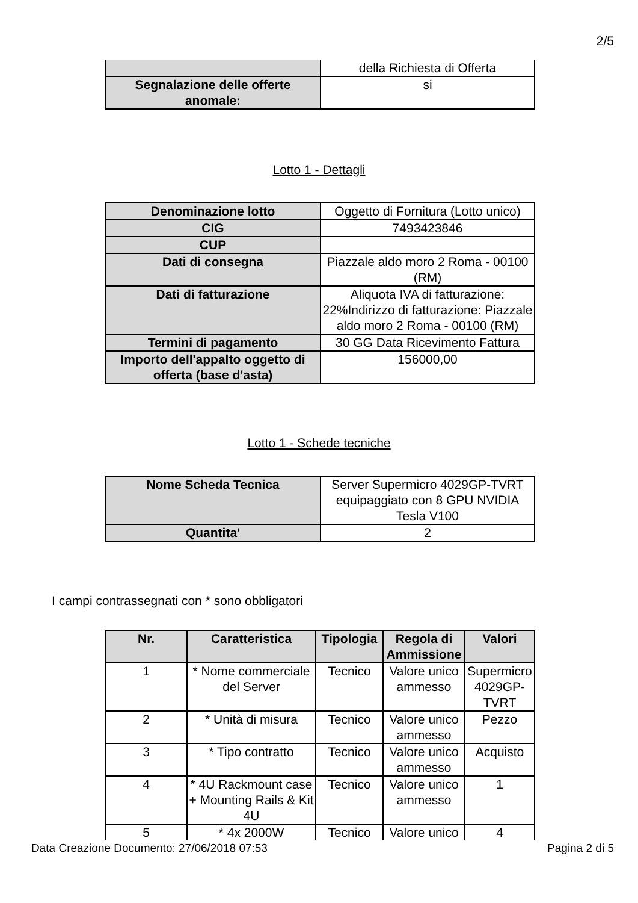2/5
| | della Richiesta di Offerta |
| Segnalazione delle offerte anomale: | si |
Lotto 1 - Dettagli
| Denominazione lotto | Oggetto di Fornitura (Lotto unico) |
| CIG | 7493423846 |
| CUP | |
| Dati di consegna | Piazzale aldo moro 2 Roma - 00100 (RM) |
| Dati di fatturazione | Aliquota IVA di fatturazione: 22%Indirizzo di fatturazione: Piazzale aldo moro 2 Roma - 00100 (RM) |
| Termini di pagamento | 30 GG Data Ricevimento Fattura |
| Importo dell'appalto oggetto di offerta (base d'asta) | 156000,00 |
Lotto 1 - Schede tecniche
| Nome Scheda Tecnica | Server Supermicro 4029GP-TVRT equipaggiato con 8 GPU NVIDIA Tesla V100 |
| Quantita' | 2 |
I campi contrassegnati con * sono obbligatori
| Nr. | Caratteristica | Tipologia | Regola di Ammissione | Valori |
| --- | --- | --- | --- | --- |
| 1 | * Nome commerciale del Server | Tecnico | Valore unico ammesso | Supermicro 4029GP-TVRT |
| 2 | * Unità di misura | Tecnico | Valore unico ammesso | Pezzo |
| 3 | * Tipo contratto | Tecnico | Valore unico ammesso | Acquisto |
| 4 | * 4U Rackmount case + Mounting Rails & Kit 4U | Tecnico | Valore unico ammesso | 1 |
| 5 | * 4x 2000W | Tecnico | Valore unico | 4 |
Data Creazione Documento: 27/06/2018 07:53 Pagina 2 di 5